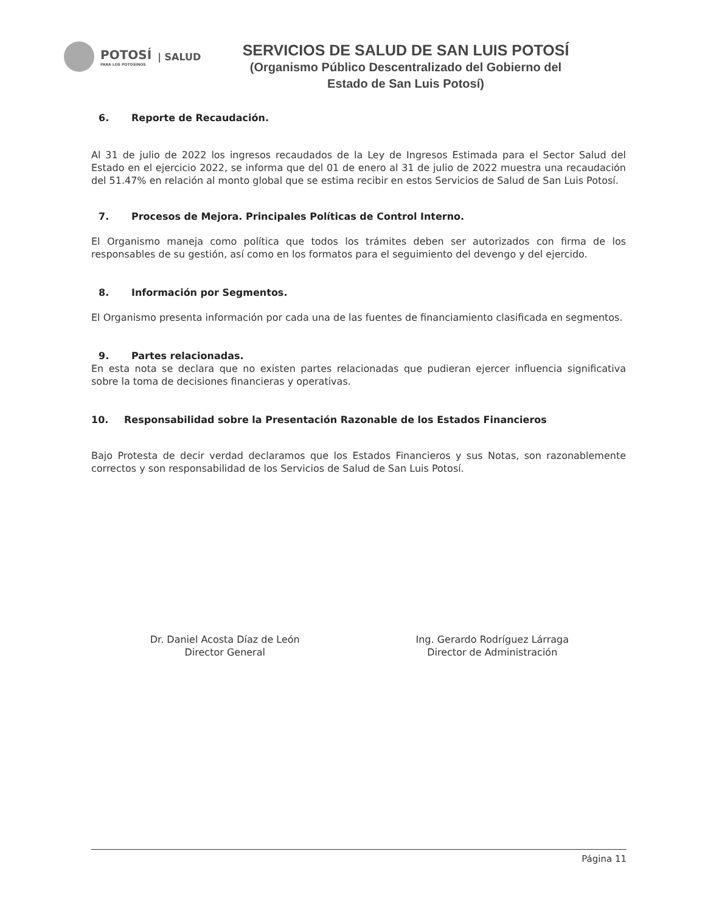POTOSÍ
PARA LOS POTOSINOS
| SALUD
SERVICIOS DE SALUD DE SAN LUIS POTOSÍ
(Organismo Público Descentralizado del Gobierno del
Estado de San Luis Potosí)
6. Reporte de Recaudación.
Al 31 de julio de 2022 los ingresos recaudados de la Ley de Ingresos Estimada para el Sector Salud del Estado en el ejercicio 2022, se informa que del 01 de enero al 31 de julio de 2022 muestra una recaudación del 51.47% en relación al monto global que se estima recibir en estos Servicios de Salud de San Luis Potosí.
7. Procesos de Mejora. Principales Políticas de Control Interno.
El Organismo maneja como política que todos los trámites deben ser autorizados con firma de los responsables de su gestión, así como en los formatos para el seguimiento del devengo y del ejercido.
8. Información por Segmentos.
El Organismo presenta información por cada una de las fuentes de financiamiento clasificada en segmentos.
9. Partes relacionadas.
En esta nota se declara que no existen partes relacionadas que pudieran ejercer influencia significativa sobre la toma de decisiones financieras y operativas.
10. Responsabilidad sobre la Presentación Razonable de los Estados Financieros
Bajo Protesta de decir verdad declaramos que los Estados Financieros y sus Notas, son razonablemente correctos y son responsabilidad de los Servicios de Salud de San Luis Potosí.
Dr. Daniel Acosta Díaz de León
Director General
Ing. Gerardo Rodríguez Lárraga
Director de Administración
Página 11